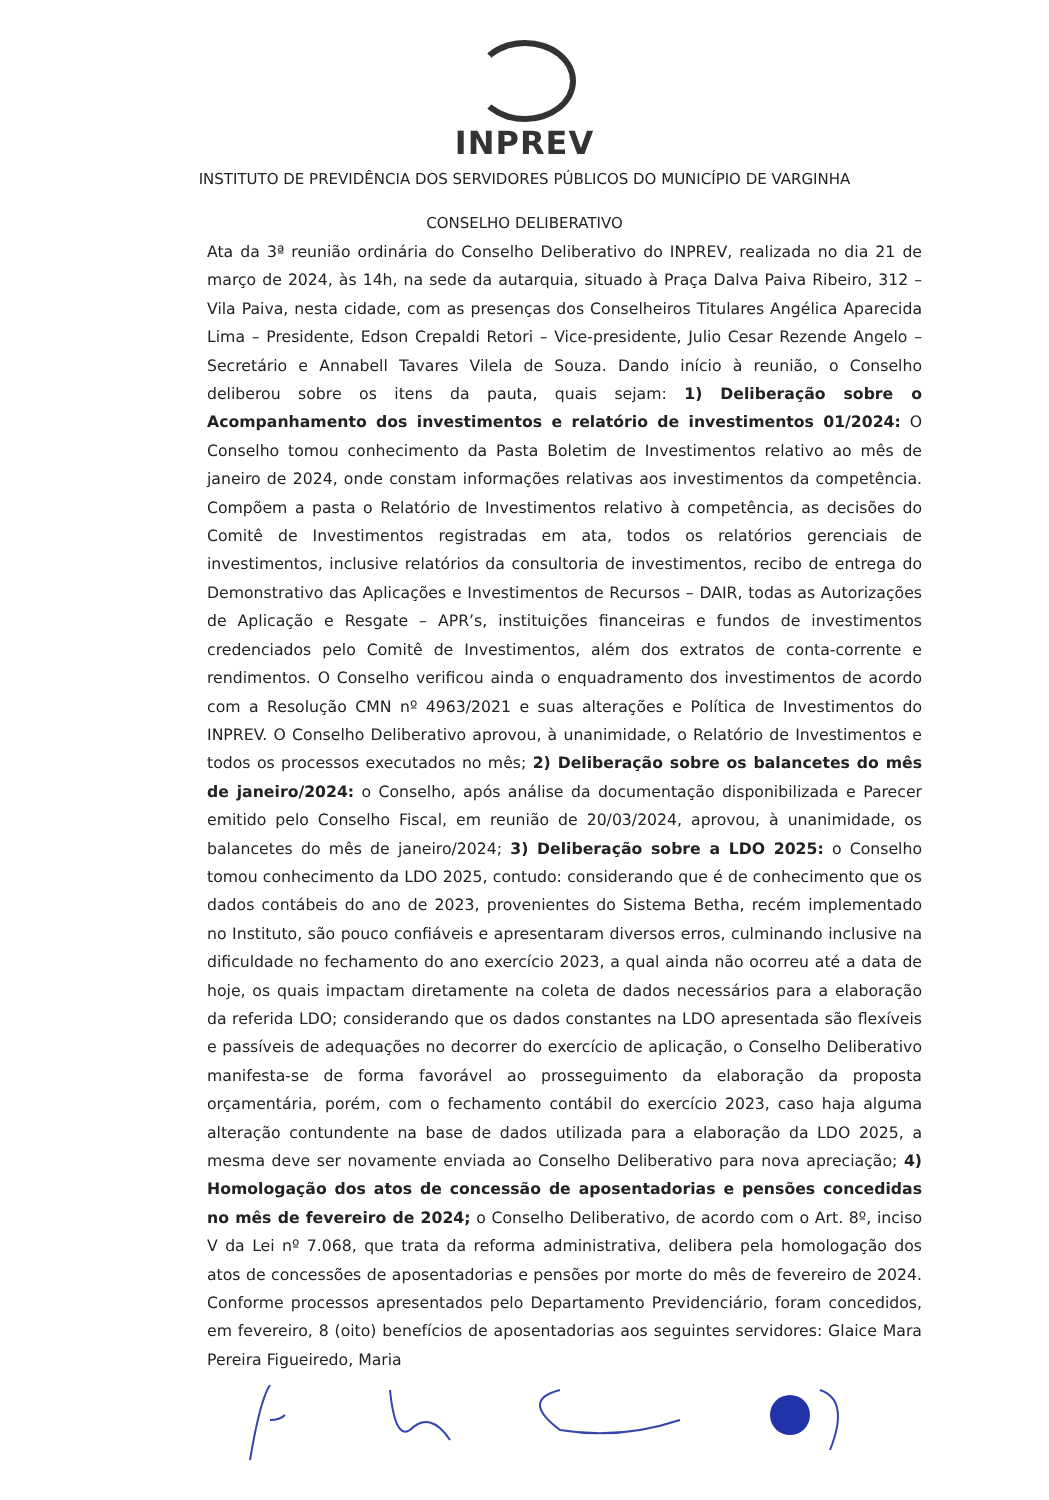INPREV
INSTITUTO DE PREVIDÊNCIA DOS SERVIDORES PÚBLICOS DO MUNICÍPIO DE VARGINHA
CONSELHO DELIBERATIVO
Ata da 3ª reunião ordinária do Conselho Deliberativo do INPREV, realizada no dia 21 de março de 2024, às 14h, na sede da autarquia, situado à Praça Dalva Paiva Ribeiro, 312 – Vila Paiva, nesta cidade, com as presenças dos Conselheiros Titulares Angélica Aparecida Lima – Presidente, Edson Crepaldi Retori – Vice-presidente, Julio Cesar Rezende Angelo – Secretário e Annabell Tavares Vilela de Souza. Dando início à reunião, o Conselho deliberou sobre os itens da pauta, quais sejam: 1) Deliberação sobre o Acompanhamento dos investimentos e relatório de investimentos 01/2024: O Conselho tomou conhecimento da Pasta Boletim de Investimentos relativo ao mês de janeiro de 2024, onde constam informações relativas aos investimentos da competência. Compõem a pasta o Relatório de Investimentos relativo à competência, as decisões do Comitê de Investimentos registradas em ata, todos os relatórios gerenciais de investimentos, inclusive relatórios da consultoria de investimentos, recibo de entrega do Demonstrativo das Aplicações e Investimentos de Recursos – DAIR, todas as Autorizações de Aplicação e Resgate – APR’s, instituições financeiras e fundos de investimentos credenciados pelo Comitê de Investimentos, além dos extratos de conta-corrente e rendimentos. O Conselho verificou ainda o enquadramento dos investimentos de acordo com a Resolução CMN nº 4963/2021 e suas alterações e Política de Investimentos do INPREV. O Conselho Deliberativo aprovou, à unanimidade, o Relatório de Investimentos e todos os processos executados no mês; 2) Deliberação sobre os balancetes do mês de janeiro/2024: o Conselho, após análise da documentação disponibilizada e Parecer emitido pelo Conselho Fiscal, em reunião de 20/03/2024, aprovou, à unanimidade, os balancetes do mês de janeiro/2024; 3) Deliberação sobre a LDO 2025: o Conselho tomou conhecimento da LDO 2025, contudo: considerando que é de conhecimento que os dados contábeis do ano de 2023, provenientes do Sistema Betha, recém implementado no Instituto, são pouco confiáveis e apresentaram diversos erros, culminando inclusive na dificuldade no fechamento do ano exercício 2023, a qual ainda não ocorreu até a data de hoje, os quais impactam diretamente na coleta de dados necessários para a elaboração da referida LDO; considerando que os dados constantes na LDO apresentada são flexíveis e passíveis de adequações no decorrer do exercício de aplicação, o Conselho Deliberativo manifesta-se de forma favorável ao prosseguimento da elaboração da proposta orçamentária, porém, com o fechamento contábil do exercício 2023, caso haja alguma alteração contundente na base de dados utilizada para a elaboração da LDO 2025, a mesma deve ser novamente enviada ao Conselho Deliberativo para nova apreciação; 4) Homologação dos atos de concessão de aposentadorias e pensões concedidas no mês de fevereiro de 2024; o Conselho Deliberativo, de acordo com o Art. 8º, inciso V da Lei nº 7.068, que trata da reforma administrativa, delibera pela homologação dos atos de concessões de aposentadorias e pensões por morte do mês de fevereiro de 2024. Conforme processos apresentados pelo Departamento Previdenciário, foram concedidos, em fevereiro, 8 (oito) benefícios de aposentadorias aos seguintes servidores: Glaice Mara Pereira Figueiredo, Maria